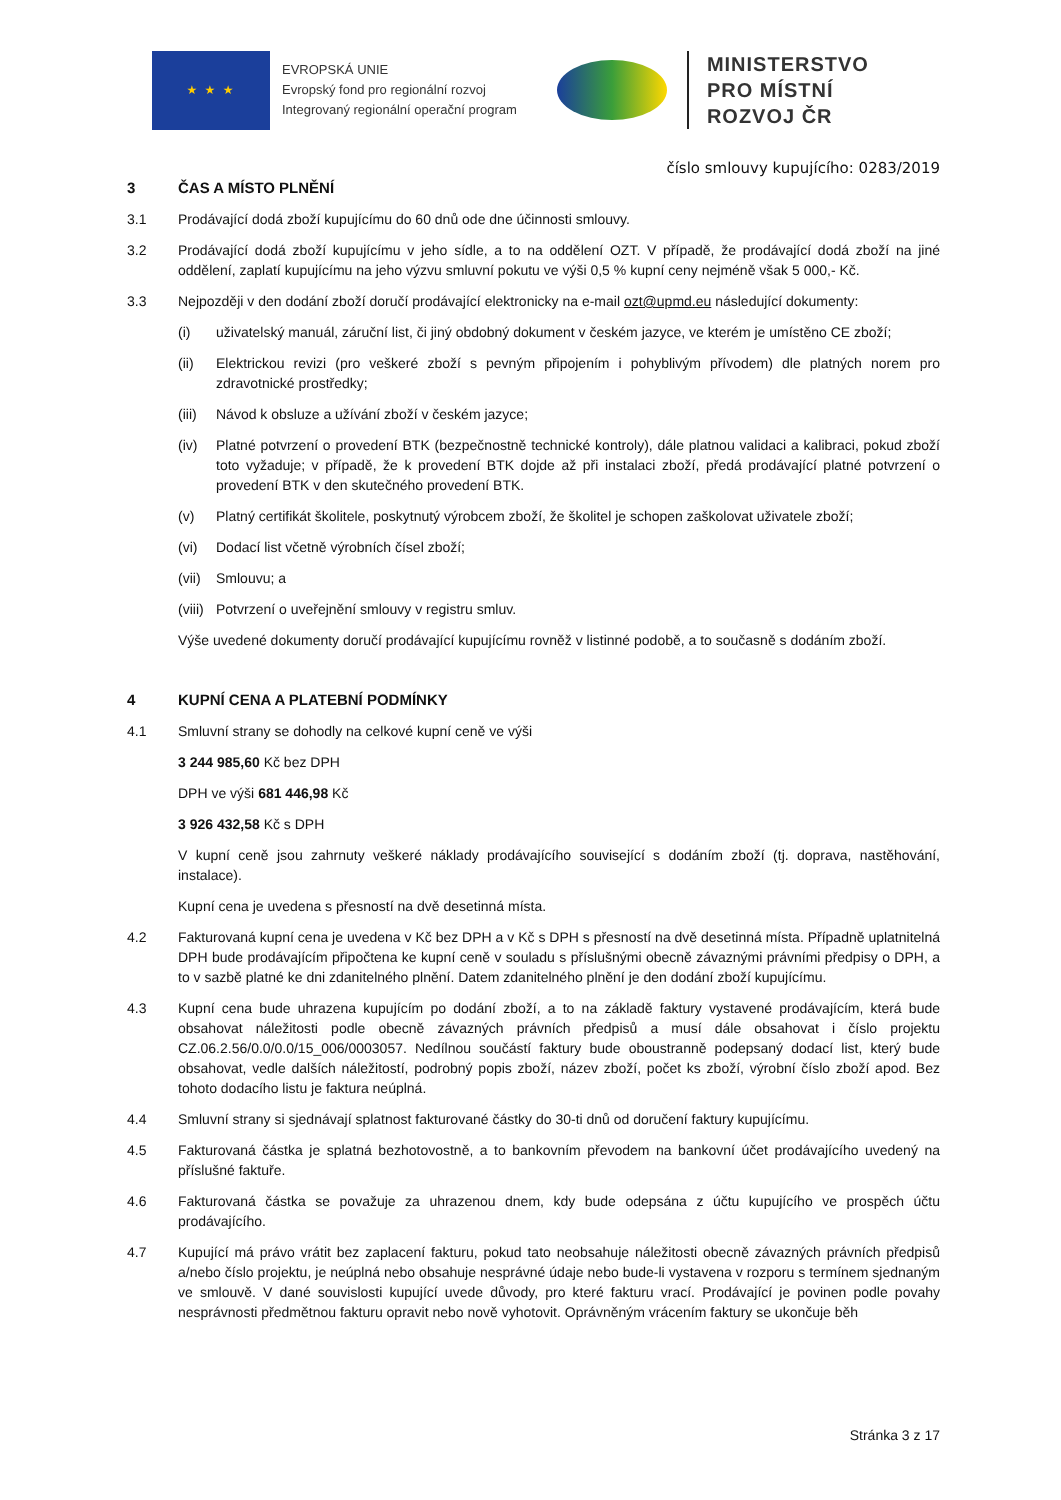★ ★ ★
EVROPSKÁ UNIE
Evropský fond pro regionální rozvoj
Integrovaný regionální operační program
MINISTERSTVO
PRO MÍSTNÍ
ROZVOJ ČR
číslo smlouvy kupujícího: 0283/2019
3 ČAS A MÍSTO PLNĚNÍ
3.1 Prodávající dodá zboží kupujícímu do 60 dnů ode dne účinnosti smlouvy.
3.2 Prodávající dodá zboží kupujícímu v jeho sídle, a to na oddělení OZT. V případě, že prodávající dodá zboží na jiné oddělení, zaplatí kupujícímu na jeho výzvu smluvní pokutu ve výši 0,5 % kupní ceny nejméně však 5 000,- Kč.
3.3 Nejpozději v den dodání zboží doručí prodávající elektronicky na e-mail ozt@upmd.eu následující dokumenty:
(i) uživatelský manuál, záruční list, či jiný obdobný dokument v českém jazyce, ve kterém je umístěno CE zboží;
(ii) Elektrickou revizi (pro veškeré zboží s pevným připojením i pohyblivým přívodem) dle platných norem pro zdravotnické prostředky;
(iii) Návod k obsluze a užívání zboží v českém jazyce;
(iv) Platné potvrzení o provedení BTK (bezpečnostně technické kontroly), dále platnou validaci a kalibraci, pokud zboží toto vyžaduje; v případě, že k provedení BTK dojde až při instalaci zboží, předá prodávající platné potvrzení o provedení BTK v den skutečného provedení BTK.
(v) Platný certifikát školitele, poskytnutý výrobcem zboží, že školitel je schopen zaškolovat uživatele zboží;
(vi) Dodací list včetně výrobních čísel zboží;
(vii) Smlouvu; a
(viii) Potvrzení o uveřejnění smlouvy v registru smluv.
Výše uvedené dokumenty doručí prodávající kupujícímu rovněž v listinné podobě, a to současně s dodáním zboží.
4 KUPNÍ CENA A PLATEBNÍ PODMÍNKY
4.1 Smluvní strany se dohodly na celkové kupní ceně ve výši
3 244 985,60 Kč bez DPH
DPH ve výši 681 446,98 Kč
3 926 432,58 Kč s DPH
V kupní ceně jsou zahrnuty veškeré náklady prodávajícího související s dodáním zboží (tj. doprava, nastěhování, instalace).
Kupní cena je uvedena s přesností na dvě desetinná místa.
4.2 Fakturovaná kupní cena je uvedena v Kč bez DPH a v Kč s DPH s přesností na dvě desetinná místa. Případně uplatnitelná DPH bude prodávajícím připočtena ke kupní ceně v souladu s příslušnými obecně závaznými právními předpisy o DPH, a to v sazbě platné ke dni zdanitelného plnění. Datem zdanitelného plnění je den dodání zboží kupujícímu.
4.3 Kupní cena bude uhrazena kupujícím po dodání zboží, a to na základě faktury vystavené prodávajícím, která bude obsahovat náležitosti podle obecně závazných právních předpisů a musí dále obsahovat i číslo projektu CZ.06.2.56/0.0/0.0/15_006/0003057. Nedílnou součástí faktury bude oboustranně podepsaný dodací list, který bude obsahovat, vedle dalších náležitostí, podrobný popis zboží, název zboží, počet ks zboží, výrobní číslo zboží apod. Bez tohoto dodacího listu je faktura neúplná.
4.4 Smluvní strany si sjednávají splatnost fakturované částky do 30-ti dnů od doručení faktury kupujícímu.
4.5 Fakturovaná částka je splatná bezhotovostně, a to bankovním převodem na bankovní účet prodávajícího uvedený na příslušné faktuře.
4.6 Fakturovaná částka se považuje za uhrazenou dnem, kdy bude odepsána z účtu kupujícího ve prospěch účtu prodávajícího.
4.7 Kupující má právo vrátit bez zaplacení fakturu, pokud tato neobsahuje náležitosti obecně závazných právních předpisů a/nebo číslo projektu, je neúplná nebo obsahuje nesprávné údaje nebo bude-li vystavena v rozporu s termínem sjednaným ve smlouvě. V dané souvislosti kupující uvede důvody, pro které fakturu vrací. Prodávající je povinen podle povahy nesprávnosti předmětnou fakturu opravit nebo nově vyhotovit. Oprávněným vrácením faktury se ukončuje běh
Stránka 3 z 17